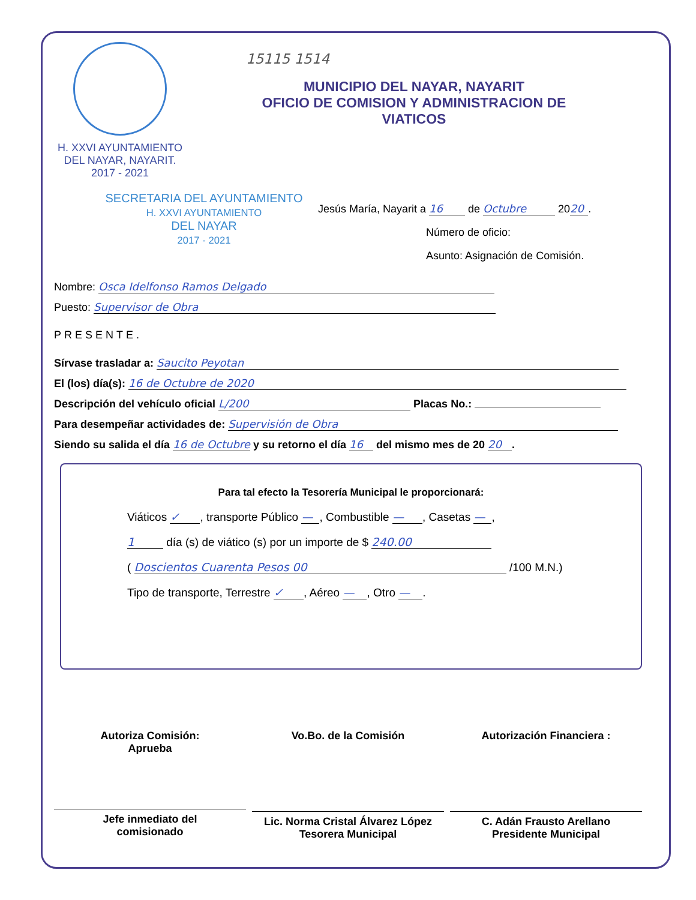H. XXVI AYUNTAMIENTO
DEL NAYAR, NAYARIT.
2017 - 2021
15115 1514
MUNICIPIO DEL NAYAR, NAYARIT
OFICIO DE COMISION Y ADMINISTRACION DE
VIATICOS
SECRETARIA DEL AYUNTAMIENTO
H. XXVI AYUNTAMIENTO
DEL NAYAR
2017 - 2021
Jesús María, Nayarit a 16 de Octubre 20 20.
Número de oficio:
Asunto: Asignación de Comisión.
Nombre: Osca Idelfonso Ramos Delgado
Puesto: Supervisor de Obra
PRESENTE.
Sírvase trasladar a: Saucito Peyotan
El (los) día(s): 16 de Octubre de 2020
Descripción del vehículo oficial L/200 Placas No.:
Para desempeñar actividades de: Supervisión de Obra
Siendo su salida el día 16 de Octubre y su retorno el día 16 del mismo mes de 20 20.
Para tal efecto la Tesorería Municipal le proporcionará:
Viáticos ✓, transporte Público —, Combustible —, Casetas —,
1 día (s) de viático (s) por un importe de $ 240.00
( Doscientos Cuarenta Pesos 00 /100 M.N.)
Tipo de transporte, Terrestre ✓, Aéreo —, Otro —.
Autoriza Comisión:
Aprueba
Jefe inmediato del
comisionado
Vo.Bo. de la Comisión
Lic. Norma Cristal Álvarez López
Tesorera Municipal
Autorización Financiera :
C. Adán Frausto Arellano
Presidente Municipal